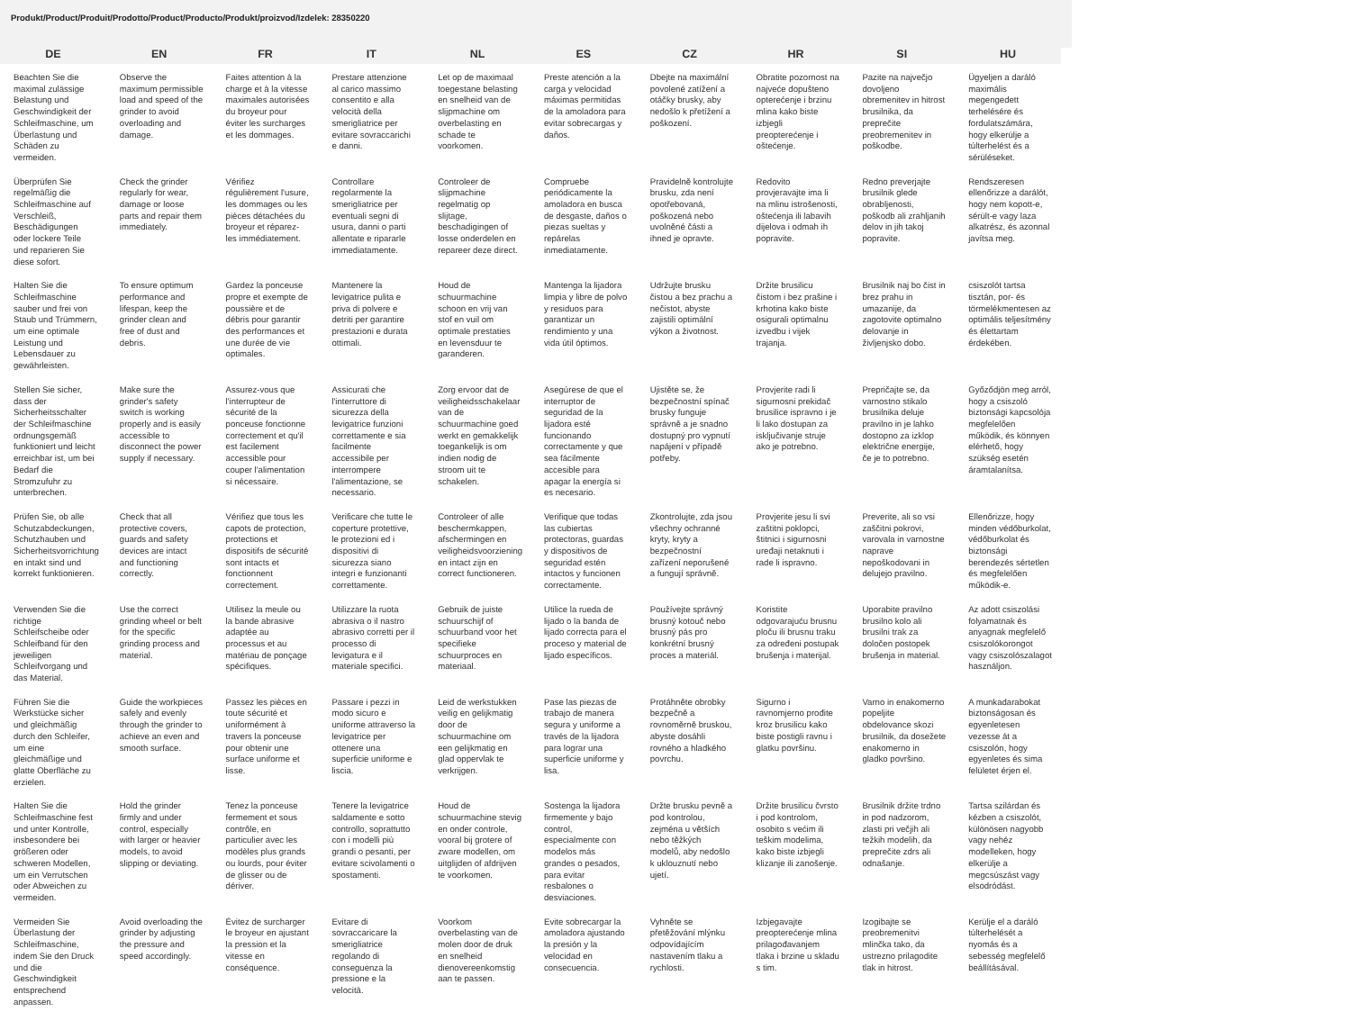Produkt/Product/Produit/Prodotto/Product/Producto/Produkt/proizvod/Izdelek: 28350220
| DE | EN | FR | IT | NL | ES | CZ | HR | SI | HU |
| --- | --- | --- | --- | --- | --- | --- | --- | --- | --- |
| Beachten Sie die maximal zulässige Belastung und Geschwindigkeit der Schleifmaschine, um Überlastung und Schäden zu vermeiden. | Observe the maximum permissible load and speed of the grinder to avoid overloading and damage. | Faites attention à la charge et à la vitesse maximales autorisées du broyeur pour éviter les surcharges et les dommages. | Prestare attenzione al carico massimo consentito e alla velocità della smerigliatrice per evitare sovraccarichi e danni. | Let op de maximaal toegestane belasting en snelheid van de slijpmachine om overbelasting en schade te voorkomen. | Preste atención a la carga y velocidad máximas permitidas de la amoladora para evitar sobrecargas y daños. | Dbejte na maximální povolené zatížení a otáčky brusky, aby nedošlo k přetížení a poškození. | Obratite pozornost na najveće dopušteno opterećenje i brzinu mlina kako biste izbjegli preopterećenje i oštećenje. | Pazite na največjo dovoljeno obremenitev in hitrost brusilnika, da preprečite preobremenitev in poškodbe. | Ügyeljen a daráló maximális megengedett terhelésére és fordulatszámára, hogy elkerülje a túlterhelést és a sérüléseket. |
| Überprüfen Sie regelmäßig die Schleifmaschine auf Verschleiß, Beschädigungen oder lockere Teile und reparieren Sie diese sofort. | Check the grinder regularly for wear, damage or loose parts and repair them immediately. | Vérifiez régulièrement l'usure, les dommages ou les pièces détachées du broyeur et réparez-les immédiatement. | Controllare regolarmente la smerigliatrice per eventuali segni di usura, danni o parti allentate e ripararle immediatamente. | Controleer de slijpmachine regelmatig op slijtage, beschadigingen of losse onderdelen en repareer deze direct. | Compruebe periódicamente la amoladora en busca de desgaste, daños o piezas sueltas y repárelas inmediatamente. | Pravidelně kontrolujte brusku, zda není opotřebovaná, poškozená nebo uvolněné části a ihned je opravte. | Redovito provjeravajte ima li na mlinu istrošenosti, oštećenja ili labavih dijelova i odmah ih popravite. | Redno preverjajte brusilnik glede obrabljenosti, poškodb ali zrahljanih delov in jih takoj popravite. | Rendszeresen ellenőrizze a darálót, hogy nem kopott-e, sérült-e vagy laza alkatrész, és azonnal javítsa meg. |
| Halten Sie die Schleifmaschine sauber und frei von Staub und Trümmern, um eine optimale Leistung und Lebensdauer zu gewährleisten. | To ensure optimum performance and lifespan, keep the grinder clean and free of dust and debris. | Gardez la ponceuse propre et exempte de poussière et de débris pour garantir des performances et une durée de vie optimales. | Mantenere la levigatrice pulita e priva di polvere e detriti per garantire prestazioni e durata ottimali. | Houd de schuurmachine schoon en vrij van stof en vuil om optimale prestaties en levensduur te garanderen. | Mantenga la lijadora limpia y libre de polvo y residuos para garantizar un rendimiento y una vida útil óptimos. | Udržujte brusku čistou a bez prachu a nečistot, abyste zajistili optimální výkon a životnost. | Držite brusilicu čistom i bez prašine i krhotina kako biste osigurali optimalnu izvedbu i vijek trajanja. | Brusilnik naj bo čist in brez prahu in umazanije, da zagotovite optimalno delovanje in življenjsko dobo. | csiszolót tartsa tisztán, por- és törmelékmentesen az optimális teljesítmény és élettartam érdekében. |
| Stellen Sie sicher, dass der Sicherheitsschalter der Schleifmaschine ordnungsgemäß funktioniert und leicht erreichbar ist, um bei Bedarf die Stromzufuhr zu unterbrechen. | Make sure the grinder's safety switch is working properly and is easily accessible to disconnect the power supply if necessary. | Assurez-vous que l'interrupteur de sécurité de la ponceuse fonctionne correctement et qu'il est facilement accessible pour couper l'alimentation si nécessaire. | Assicurati che l'interruttore di sicurezza della levigatrice funzioni correttamente e sia facilmente accessibile per interrompere l'alimentazione, se necessario. | Zorg ervoor dat de veiligheidsschakelaar van de schuurmachine goed werkt en gemakkelijk toegankelijk is om indien nodig de stroom uit te schakelen. | Asegúrese de que el interruptor de seguridad de la lijadora esté funcionando correctamente y que sea fácilmente accesible para apagar la energía si es necesario. | Ujistěte se, že bezpečnostní spínač brusky funguje správně a je snadno dostupný pro vypnutí napájení v případě potřeby. | Provjerite radi li sigurnosni prekidač brusilice ispravno i je li lako dostupan za isključivanje struje ako je potrebno. | Prepričajte se, da varnostno stikalo brusilnika deluje pravilno in je lahko dostopno za izklop električne energije, če je to potrebno. | Győződjön meg arról, hogy a csiszoló biztonsági kapcsolója megfelelően működik, és könnyen elérhető, hogy szükség esetén áramtalanítsa. |
| Prüfen Sie, ob alle Schutzabdeckungen, Schutzhauben und Sicherheitsvorrichtung en intakt sind und korrekt funktionieren. | Check that all protective covers, guards and safety devices are intact and functioning correctly. | Vérifiez que tous les capots de protection, protections et dispositifs de sécurité sont intacts et fonctionnent correctement. | Verificare che tutte le coperture protettive, le protezioni ed i dispositivi di sicurezza siano integri e funzionanti correttamente. | Controleer of alle beschermkappen, afschermingen en veiligheidsvoorziening en intact zijn en correct functioneren. | Verifique que todas las cubiertas protectoras, guardas y dispositivos de seguridad estén intactos y funcionen correctamente. | Zkontrolujte, zda jsou všechny ochranné kryty, kryty a bezpečnostní zařízení neporušené a fungují správně. | Provjerite jesu li svi zaštitni poklopci, štitnici i sigurnosni uređaji netaknuti i rade li ispravno. | Preverite, ali so vsi zaščitni pokrovi, varovala in varnostne naprave nepoškodovani in delujejo pravilno. | Ellenőrizze, hogy minden védőburkolat, védőburkolat és biztonsági berendezés sértetlen és megfelelően működik-e. |
| Verwenden Sie die richtige Schleifscheibe oder Schleifband für den jeweiligen Schleifvorgang und das Material. | Use the correct grinding wheel or belt for the specific grinding process and material. | Utilisez la meule ou la bande abrasive adaptée au processus et au matériau de ponçage spécifiques. | Utilizzare la ruota abrasiva o il nastro abrasivo corretti per il processo di levigatura e il materiale specifici. | Gebruik de juiste schuurschijf of schuurband voor het specifieke schuurproces en materiaal. | Utilice la rueda de lijado o la banda de lijado correcta para el proceso y material de lijado específicos. | Používejte správný brusný kotouč nebo brusný pás pro konkrétní brusný proces a materiál. | Koristite odgovarajuću brusnu ploču ili brusnu traku za određeni postupak brušenja i materijal. | Uporabite pravilno brusilno kolo ali brusilni trak za določen postopek brušenja in material. | Az adott csiszolási folyamatnak és anyagnak megfelelő csiszolókorongot vagy csiszolószalagot használjon. |
| Führen Sie die Werkstücke sicher und gleichmäßig durch den Schleifer, um eine gleichmäßige und glatte Oberfläche zu erzielen. | Guide the workpieces safely and evenly through the grinder to achieve an even and smooth surface. | Passez les pièces en toute sécurité et uniformément à travers la ponceuse pour obtenir une surface uniforme et lisse. | Passare i pezzi in modo sicuro e uniforme attraverso la levigatrice per ottenere una superficie uniforme e liscia. | Leid de werkstukken veilig en gelijkmatig door de schuurmachine om een gelijkmatig en glad oppervlak te verkrijgen. | Pase las piezas de trabajo de manera segura y uniforme a través de la lijadora para lograr una superficie uniforme y lisa. | Protáhněte obrobky bezpečně a rovnoměrně bruskou, abyste dosáhli rovného a hladkého povrchu. | Sigurno i ravnomjerno prođite kroz brusilicu kako biste postigli ravnu i glatku površinu. | Varno in enakomerno popeljite obdelovance skozi brusilnik, da dosežete enakomerno in gladko površino. | A munkadarabokat biztonságosan és egyenletesen vezesse át a csiszolón, hogy egyenletes és sima felületet érjen el. |
| Halten Sie die Schleifmaschine fest und unter Kontrolle, insbesondere bei größeren oder schweren Modellen, um ein Verrutschen oder Abweichen zu vermeiden. | Hold the grinder firmly and under control, especially with larger or heavier models, to avoid slipping or deviating. | Tenez la ponceuse fermement et sous contrôle, en particulier avec les modèles plus grands ou lourds, pour éviter de glisser ou de dériver. | Tenere la levigatrice saldamente e sotto controllo, soprattutto con i modelli più grandi o pesanti, per evitare scivolamenti o spostamenti. | Houd de schuurmachine stevig en onder controle, vooral bij grotere of zware modellen, om uitglijden of afdrijven te voorkomen. | Sostenga la lijadora firmemente y bajo control, especialmente con modelos más grandes o pesados, para evitar resbalones o desviaciones. | Držte brusku pevně a pod kontrolou, zejména u větších nebo těžkých modelů, aby nedošlo k uklouznutí nebo ujetí. | Držite brusilicu čvrsto i pod kontrolom, osobito s većim ili teškim modelima, kako biste izbjegli klizanje ili zanošenje. | Brusilnik držite trdno in pod nadzorom, zlasti pri večjih ali težkih modelih, da preprečite zdrs ali odnašanje. | Tartsa szilárdan és kézben a csiszolót, különösen nagyobb vagy nehéz modelleken, hogy elkerülje a megcsúszást vagy elsodródást. |
| Vermeiden Sie Überlastung der Schleifmaschine, indem Sie den Druck und die Geschwindigkeit entsprechend anpassen. | Avoid overloading the grinder by adjusting the pressure and speed accordingly. | Évitez de surcharger le broyeur en ajustant la pression et la vitesse en conséquence. | Evitare di sovraccaricare la smerigliatrice regolando di conseguenza la pressione e la velocità. | Voorkom overbelasting van de molen door de druk en snelheid dienovereenkomstig aan te passen. | Evite sobrecargar la amoladora ajustando la presión y la velocidad en consecuencia. | Vyhněte se přetěžování mlýnku odpovídajícím nastavením tlaku a rychlosti. | Izbjegavajte preopterećenje mlina prilagođavanjem tlaka i brzine u skladu s tim. | Izogibajte se preobremenitvi mlinčka tako, da ustrezno prilagodite tlak in hitrost. | Kerülje el a daráló túlterhelését a nyomás és a sebesség megfelelő beállításával. |